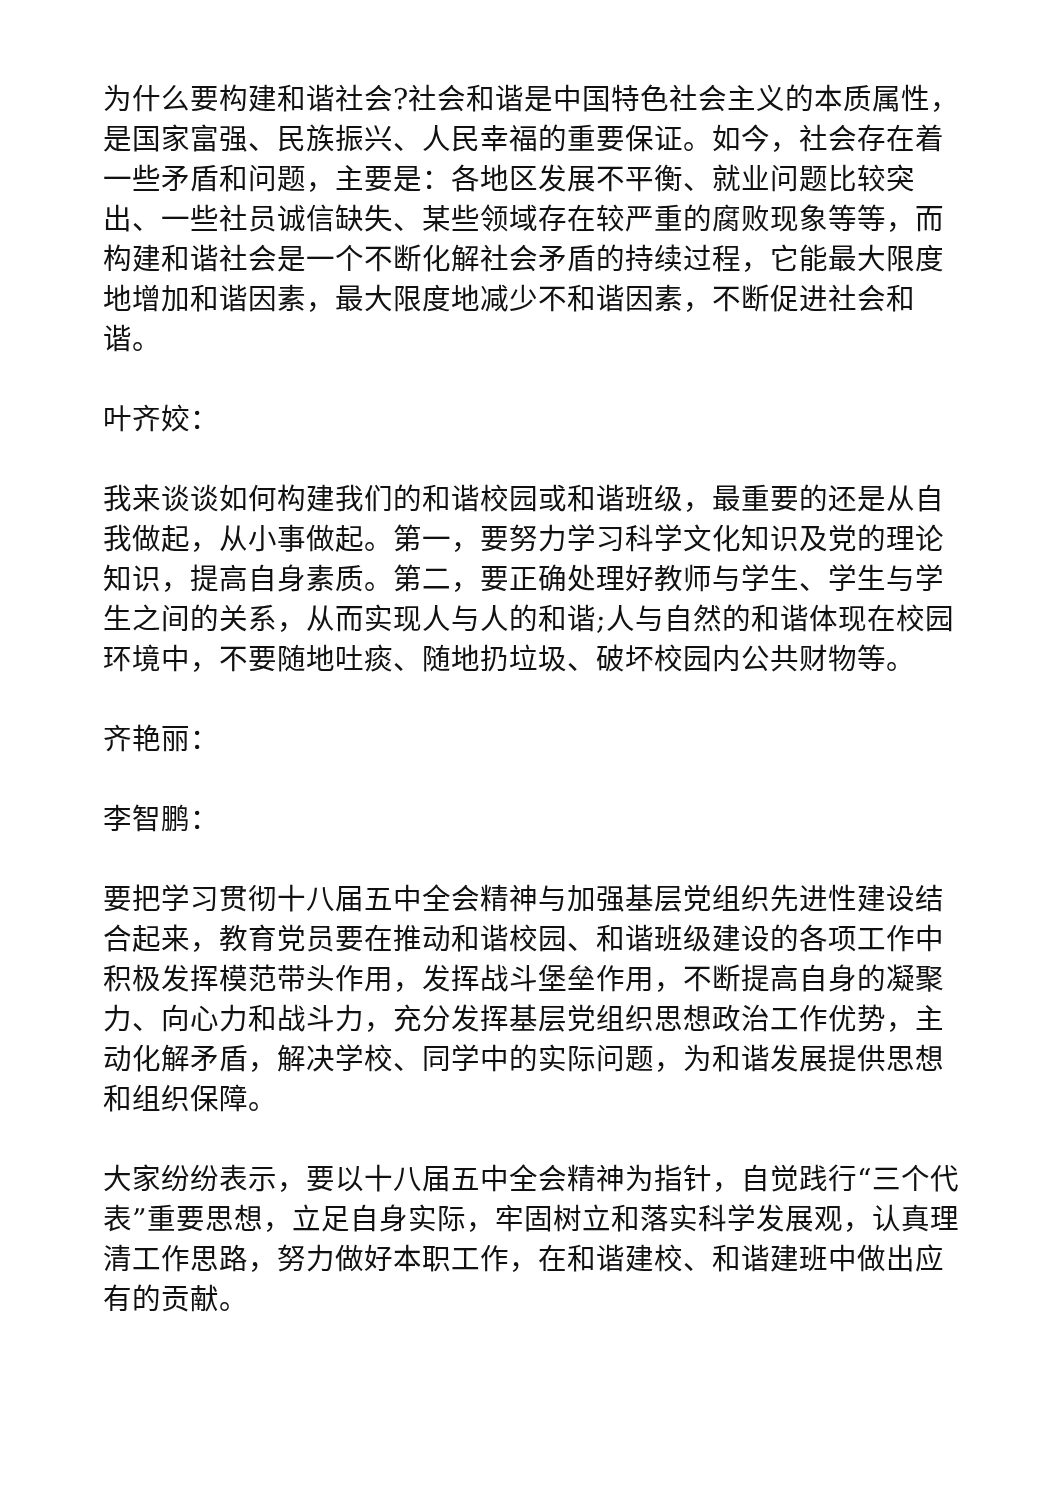为什么要构建和谐社会?社会和谐是中国特色社会主义的本质属性，是国家富强、民族振兴、人民幸福的重要保证。如今，社会存在着一些矛盾和问题，主要是：各地区发展不平衡、就业问题比较突出、一些社员诚信缺失、某些领域存在较严重的腐败现象等等，而构建和谐社会是一个不断化解社会矛盾的持续过程，它能最大限度地增加和谐因素，最大限度地减少不和谐因素，不断促进社会和谐。
叶齐姣：
我来谈谈如何构建我们的和谐校园或和谐班级，最重要的还是从自我做起，从小事做起。第一，要努力学习科学文化知识及党的理论知识，提高自身素质。第二，要正确处理好教师与学生、学生与学生之间的关系，从而实现人与人的和谐;人与自然的和谐体现在校园环境中，不要随地吐痰、随地扔垃圾、破坏校园内公共财物等。
齐艳丽：
李智鹏：
要把学习贯彻十八届五中全会精神与加强基层党组织先进性建设结合起来，教育党员要在推动和谐校园、和谐班级建设的各项工作中积极发挥模范带头作用，发挥战斗堡垒作用，不断提高自身的凝聚力、向心力和战斗力，充分发挥基层党组织思想政治工作优势，主动化解矛盾，解决学校、同学中的实际问题，为和谐发展提供思想和组织保障。
大家纷纷表示，要以十八届五中全会精神为指针，自觉践行“三个代表”重要思想，立足自身实际，牢固树立和落实科学发展观，认真理清工作思路，努力做好本职工作，在和谐建校、和谐建班中做出应有的贡献。